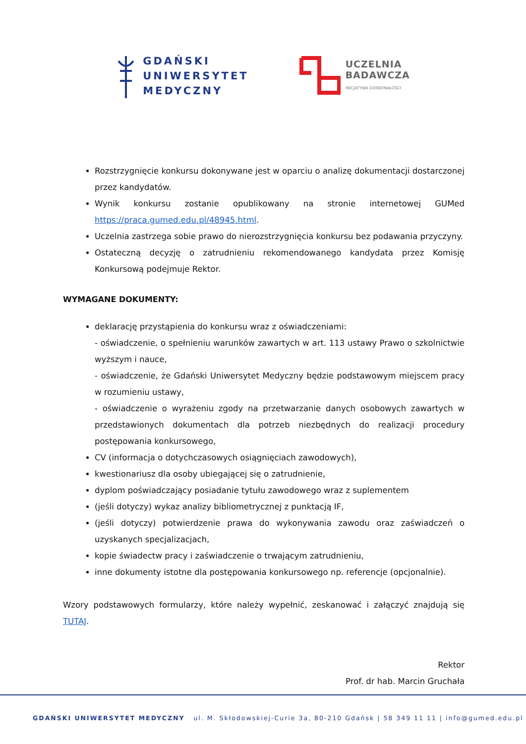GDAŃSKI
UNIWERSYTET
MEDYCZNY
UCZELNIA
BADAWCZA
INICJATYWA DOSKONAŁOŚCI
Rozstrzygnięcie konkursu dokonywane jest w oparciu o analizę dokumentacji dostarczonej przez kandydatów.
Wynik konkursu zostanie opublikowany na stronie internetowej GUMed https://praca.gumed.edu.pl/48945.html.
Uczelnia zastrzega sobie prawo do nierozstrzygnięcia konkursu bez podawania przyczyny.
Ostateczną decyzję o zatrudnieniu rekomendowanego kandydata przez Komisję Konkursową podejmuje Rektor.
WYMAGANE DOKUMENTY:
deklarację przystąpienia do konkursu wraz z oświadczeniami:
- oświadczenie, o spełnieniu warunków zawartych w art. 113 ustawy Prawo o szkolnictwie wyższym i nauce,
- oświadczenie, że Gdański Uniwersytet Medyczny będzie podstawowym miejscem pracy w rozumieniu ustawy,
- oświadczenie o wyrażeniu zgody na przetwarzanie danych osobowych zawartych w przedstawionych dokumentach dla potrzeb niezbędnych do realizacji procedury postępowania konkursowego,
CV (informacja o dotychczasowych osiągnięciach zawodowych),
kwestionariusz dla osoby ubiegającej się o zatrudnienie,
dyplom poświadczający posiadanie tytułu zawodowego wraz z suplementem
(jeśli dotyczy) wykaz analizy bibliometrycznej z punktacją IF,
(jeśli dotyczy) potwierdzenie prawa do wykonywania zawodu oraz zaświadczeń o uzyskanych specjalizacjach,
kopie świadectw pracy i zaświadczenie o trwającym zatrudnieniu,
inne dokumenty istotne dla postępowania konkursowego np. referencje (opcjonalnie).
Wzory podstawowych formularzy, które należy wypełnić, zeskanować i załączyć znajdują się TUTAJ.
Rektor
Prof. dr hab. Marcin Gruchała
GDAŃSKI UNIWERSYTET MEDYCZNY ul. M. Skłodowskiej-Curie 3a, 80-210 Gdańsk | 58 349 11 11 | info@gumed.edu.pl